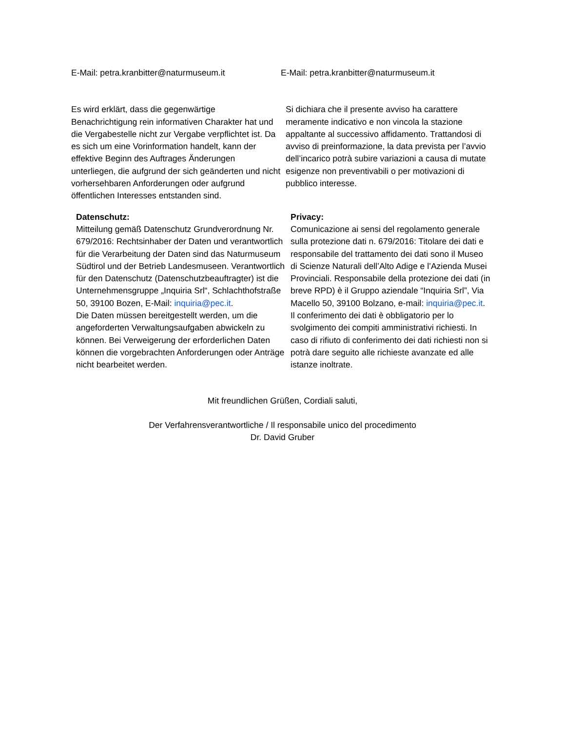E-Mail: petra.kranbitter@naturmuseum.it E-Mail: petra.kranbitter@naturmuseum.it
Es wird erklärt, dass die gegenwärtige Benachrichtigung rein informativen Charakter hat und die Vergabestelle nicht zur Vergabe verpflichtet ist. Da es sich um eine Vorinformation handelt, kann der effektive Beginn des Auftrages Änderungen unterliegen, die aufgrund der sich geänderten und nicht vorhersehbaren Anforderungen oder aufgrund öffentlichen Interesses entstanden sind.
Si dichiara che il presente avviso ha carattere meramente indicativo e non vincola la stazione appaltante al successivo affidamento. Trattandosi di avviso di preinformazione, la data prevista per l’avvio dell’incarico potrà subire variazioni a causa di mutate esigenze non preventivabili o per motivazioni di pubblico interesse.
Datenschutz:
Mitteilung gemäß Datenschutz Grundverordnung Nr. 679/2016: Rechtsinhaber der Daten und verantwortlich für die Verarbeitung der Daten sind das Naturmuseum Südtirol und der Betrieb Landesmuseen. Verantwortlich für den Datenschutz (Datenschutzbeauftragter) ist die Unternehmensgruppe „Inquiria Srl“, Schlachthofstraße 50, 39100 Bozen, E-Mail: inquiria@pec.it.
Die Daten müssen bereitgestellt werden, um die angeforderten Verwaltungsaufgaben abwickeln zu können. Bei Verweigerung der erforderlichen Daten können die vorgebrachten Anforderungen oder Anträge nicht bearbeitet werden.
Privacy:
Comunicazione ai sensi del regolamento generale sulla protezione dati n. 679/2016: Titolare dei dati e responsabile del trattamento dei dati sono il Museo di Scienze Naturali dell’Alto Adige e l’Azienda Musei Provinciali. Responsabile della protezione dei dati (in breve RPD) è il Gruppo aziendale “Inquiria Srl”, Via Macello 50, 39100 Bolzano, e-mail: inquiria@pec.it.
Il conferimento dei dati è obbligatorio per lo svolgimento dei compiti amministrativi richiesti. In caso di rifiuto di conferimento dei dati richiesti non si potrà dare seguito alle richieste avanzate ed alle istanze inoltrate.
Mit freundlichen Grüßen, Cordiali saluti,
Der Verfahrensverantwortliche / Il responsabile unico del procedimento
Dr. David Gruber